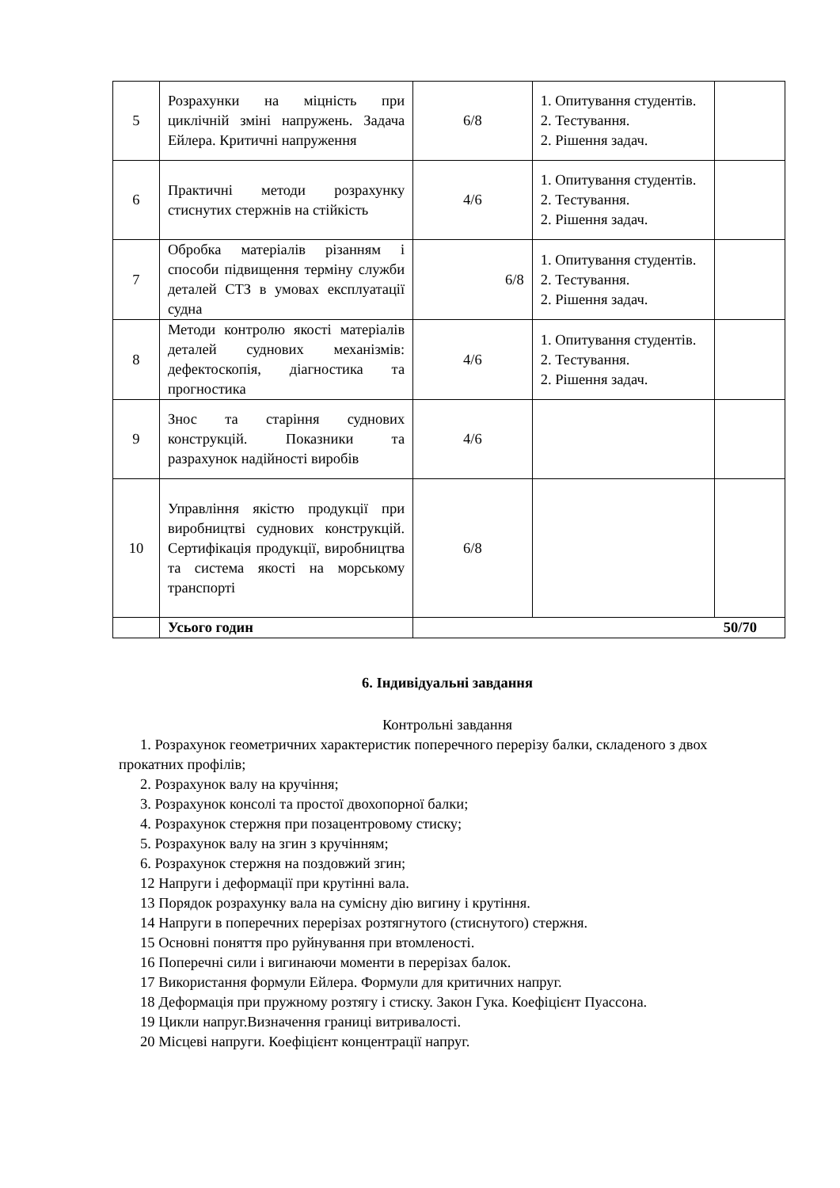| 5 | Розрахунки на міцність при циклічній зміні напружень. Задача Ейлера. Критичні напруження | 6/8 | 1. Опитування студентів. 2. Тестування. 2. Рішення задач. | |
| 6 | Практичні методи розрахунку стиснутих стержнів на стійкість | 4/6 | 1. Опитування студентів. 2. Тестування. 2. Рішення задач. | |
| 7 | Обробка матеріалів різанням і способи підвищення терміну служби деталей СТЗ в умовах експлуатації судна | 6/8 | 1. Опитування студентів. 2. Тестування. 2. Рішення задач. | |
| 8 | Методи контролю якості матеріалів деталей суднових механізмів: дефектоскопія, діагностика та прогностика | 4/6 | 1. Опитування студентів. 2. Тестування. 2. Рішення задач. | |
| 9 | Знос та старіння суднових конструкцій. Показники та разрахунок надійності виробів | 4/6 | | |
| 10 | Управління якістю продукції при виробництві суднових конструкцій. Сертифікація продукції, виробництва та система якості на морському транспорті | 6/8 | | |
| | Усього годин | 50/70 | | |
6. Індивідуальні завдання
Контрольні завдання
1. Розрахунок геометричних характеристик поперечного перерізу балки, складеного з двох прокатних профілів;
2. Розрахунок валу на кручіння;
3. Розрахунок консолі та простої двохопорної балки;
4. Розрахунок стержня при позацентровому стиску;
5. Розрахунок валу на згин з кручінням;
6. Розрахунок стержня на поздовжий згин;
12 Напруги і деформації при крутінні вала.
13 Порядок розрахунку вала на сумісну дію вигину і крутіння.
14 Напруги в поперечних перерізах розтягнутого (стиснутого) стержня.
15 Основні поняття про руйнування при втомленості.
16 Поперечні сили і вигинаючи моменти в перерізах балок.
17 Використання формули Ейлера. Формули для критичних напруг.
18 Деформація при пружному розтягу і стиску. Закон Гука. Коефіцієнт Пуассона.
19 Цикли напруг.Визначення границі витривалості.
20 Місцеві напруги. Коефіцієнт концентрації напруг.